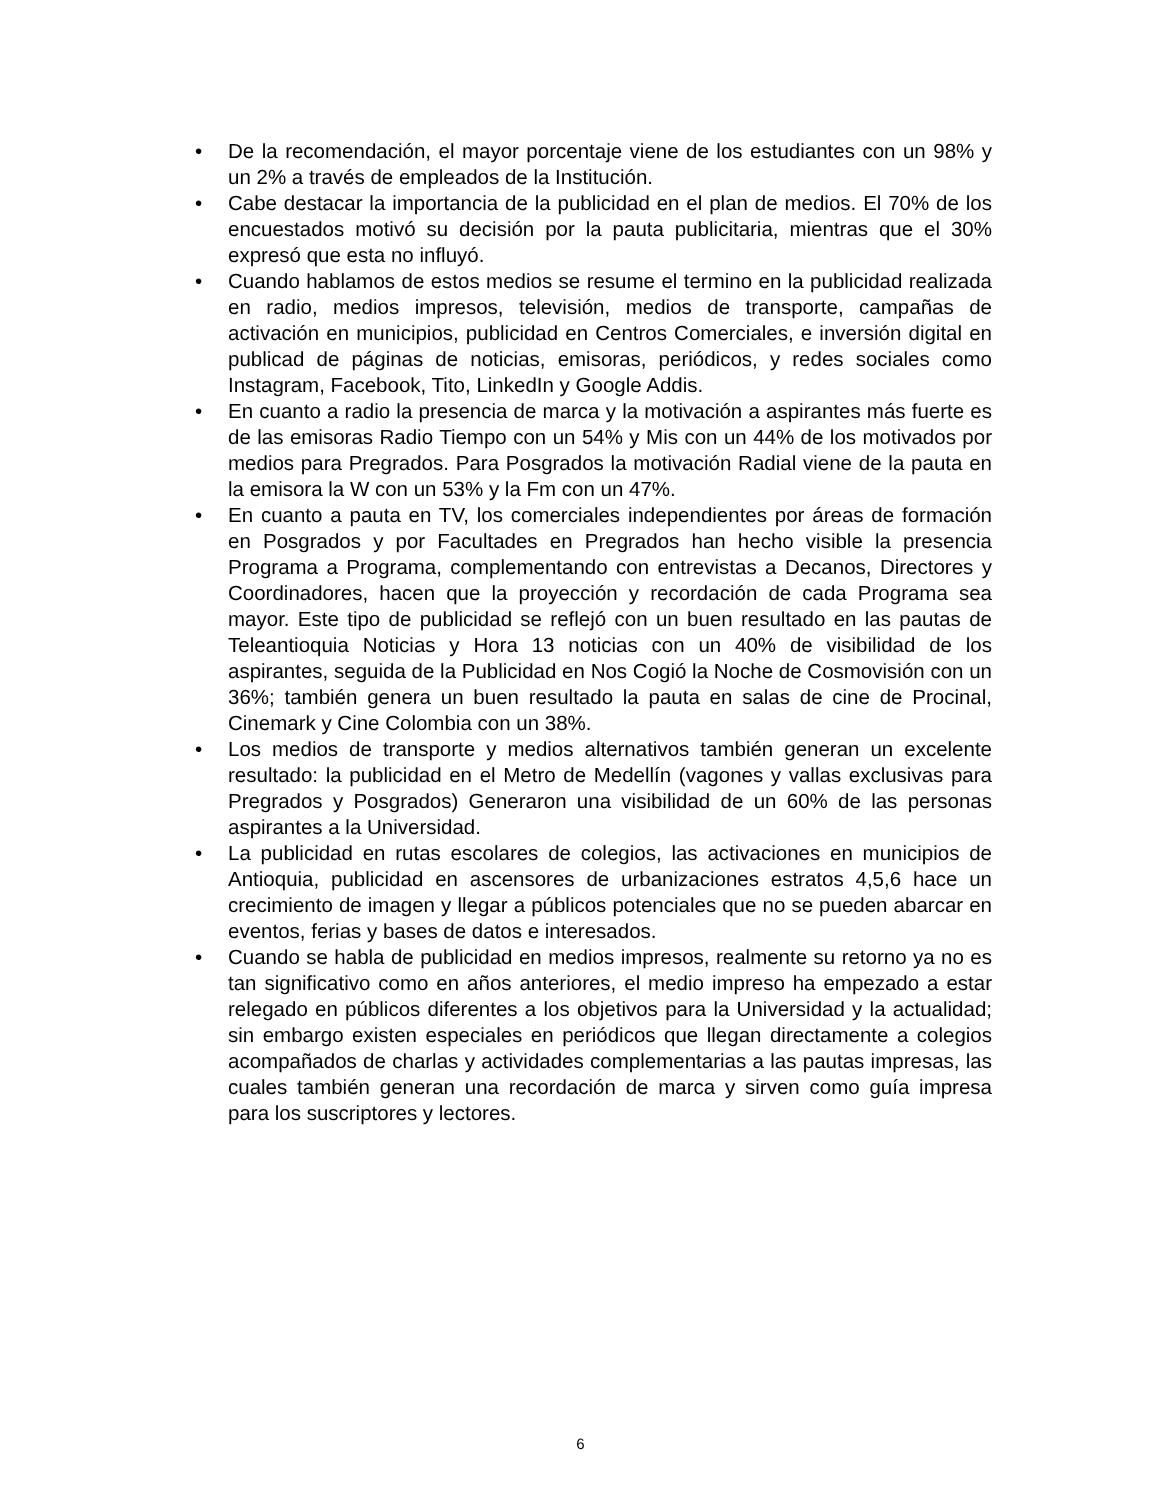• De la recomendación, el mayor porcentaje viene de los estudiantes con un 98% y un 2% a través de empleados de la Institución.
• Cabe destacar la importancia de la publicidad en el plan de medios. El 70% de los encuestados motivó su decisión por la pauta publicitaria, mientras que el 30% expresó que esta no influyó.
• Cuando hablamos de estos medios se resume el termino en la publicidad realizada en radio, medios impresos, televisión, medios de transporte, campañas de activación en municipios, publicidad en Centros Comerciales, e inversión digital en publicad de páginas de noticias, emisoras, periódicos, y redes sociales como Instagram, Facebook, Tito, LinkedIn y Google Addis.
• En cuanto a radio la presencia de marca y la motivación a aspirantes más fuerte es de las emisoras Radio Tiempo con un 54% y Mis con un 44% de los motivados por medios para Pregrados. Para Posgrados la motivación Radial viene de la pauta en la emisora la W con un 53% y la Fm con un 47%.
• En cuanto a pauta en TV, los comerciales independientes por áreas de formación en Posgrados y por Facultades en Pregrados han hecho visible la presencia Programa a Programa, complementando con entrevistas a Decanos, Directores y Coordinadores, hacen que la proyección y recordación de cada Programa sea mayor. Este tipo de publicidad se reflejó con un buen resultado en las pautas de Teleantioquia Noticias y Hora 13 noticias con un 40% de visibilidad de los aspirantes, seguida de la Publicidad en Nos Cogió la Noche de Cosmovisión con un 36%; también genera un buen resultado la pauta en salas de cine de Procinal, Cinemark y Cine Colombia con un 38%.
• Los medios de transporte y medios alternativos también generan un excelente resultado: la publicidad en el Metro de Medellín (vagones y vallas exclusivas para Pregrados y Posgrados) Generaron una visibilidad de un 60% de las personas aspirantes a la Universidad.
• La publicidad en rutas escolares de colegios, las activaciones en municipios de Antioquia, publicidad en ascensores de urbanizaciones estratos 4,5,6 hace un crecimiento de imagen y llegar a públicos potenciales que no se pueden abarcar en eventos, ferias y bases de datos e interesados.
• Cuando se habla de publicidad en medios impresos, realmente su retorno ya no es tan significativo como en años anteriores, el medio impreso ha empezado a estar relegado en públicos diferentes a los objetivos para la Universidad y la actualidad; sin embargo existen especiales en periódicos que llegan directamente a colegios acompañados de charlas y actividades complementarias a las pautas impresas, las cuales también generan una recordación de marca y sirven como guía impresa para los suscriptores y lectores.
6